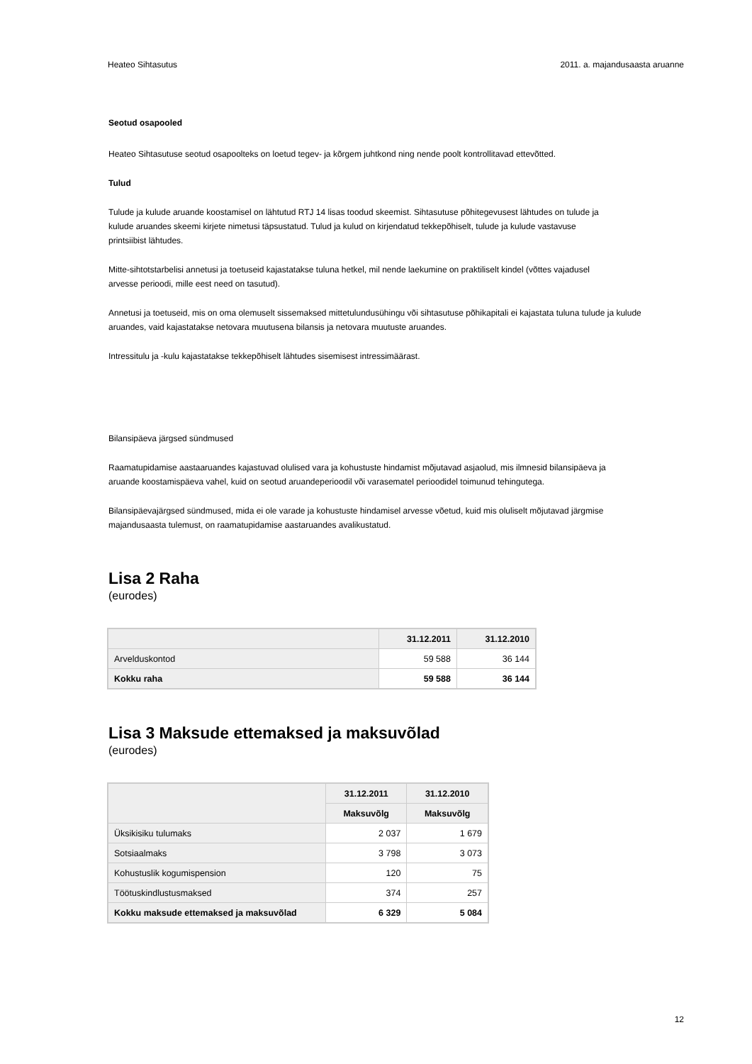Heateo Sihtasutus 2011. a. majandusaasta aruanne
Seotud osapooled
Heateo Sihtasutuse seotud osapoolteks on loetud tegev- ja kõrgem juhtkond ning nende poolt kontrollitavad ettevõtted.
Tulud
Tulude ja kulude aruande koostamisel on lähtutud RTJ 14 lisas toodud skeemist. Sihtasutuse põhitegevusest lähtudes on tulude ja
kulude aruandes skeemi kirjete nimetusi täpsustatud. Tulud ja kulud on kirjendatud tekkepõhiselt, tulude ja kulude vastavuse
printsiibist lähtudes.
Mitte-sihtotstarbelisi annetusi ja toetuseid kajastatakse tuluna hetkel, mil nende laekumine on praktiliselt kindel (võttes vajadusel
arvesse perioodi, mille eest need on tasutud).
Annetusi ja toetuseid, mis on oma olemuselt sissemaksed mittetulundusühingu või sihtasutuse põhikapitali ei kajastata tuluna tulude ja kulude
aruandes, vaid kajastatakse netovara muutusena bilansis ja netovara muutuste aruandes.
Intressitulu ja -kulu kajastatakse tekkepõhiselt lähtudes sisemisest intressimäärast.
Bilansipäeva järgsed sündmused
Raamatupidamise aastaaruandes kajastuvad olulised vara ja kohustuste hindamist mõjutavad asjaolud, mis ilmnesid bilansipäeva ja
aruande koostamispäeva vahel, kuid on seotud aruandeperioodil või varasematel perioodidel toimunud tehingutega.
Bilansipäevajärgsed sündmused, mida ei ole varade ja kohustuste hindamisel arvesse võetud, kuid mis oluliselt mõjutavad järgmise
majandusaasta tulemust, on raamatupidamise aastaruandes avalikustatud.
Lisa 2 Raha
(eurodes)
| | 31.12.2011 | 31.12.2010 |
| --- | --- | --- |
| Arvelduskontod | 59 588 | 36 144 |
| Kokku raha | 59 588 | 36 144 |
Lisa 3 Maksude ettemaksed ja maksuvõlad
(eurodes)
| | 31.12.2011 | 31.12.2010 |
| --- | --- | --- |
| | Maksuvõlg | Maksuvõlg |
| Üksikisiku tulumaks | 2 037 | 1 679 |
| Sotsiaalmaks | 3 798 | 3 073 |
| Kohustuslik kogumispension | 120 | 75 |
| Töötuskindlustusmaksed | 374 | 257 |
| Kokku maksude ettemaksed ja maksuvõlad | 6 329 | 5 084 |
12